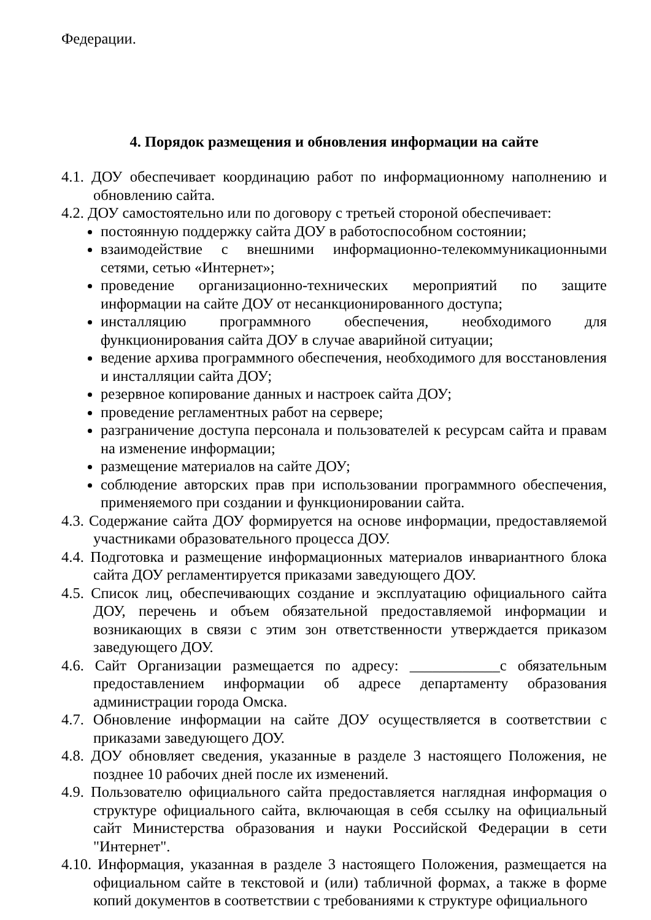Федерации.
4. Порядок размещения и обновления информации на сайте
4.1. ДОУ обеспечивает координацию работ по информационному наполнению и обновлению сайта.
4.2. ДОУ самостоятельно или по договору с третьей стороной обеспечивает:
постоянную поддержку сайта ДОУ в работоспособном состоянии;
взаимодействие с внешними информационно-телекоммуникационными сетями, сетью «Интернет»;
проведение организационно-технических мероприятий по защите информации на сайте ДОУ от несанкционированного доступа;
инсталляцию программного обеспечения, необходимого для функционирования сайта ДОУ в случае аварийной ситуации;
ведение архива программного обеспечения, необходимого для восстановления и инсталляции сайта ДОУ;
резервное копирование данных и настроек сайта ДОУ;
проведение регламентных работ на сервере;
разграничение доступа персонала и пользователей к ресурсам сайта и правам на изменение информации;
размещение материалов на сайте ДОУ;
соблюдение авторских прав при использовании программного обеспечения, применяемого при создании и функционировании сайта.
4.3. Содержание сайта ДОУ формируется на основе информации, предоставляемой участниками образовательного процесса ДОУ.
4.4. Подготовка и размещение информационных материалов инвариантного блока сайта ДОУ регламентируется приказами заведующего ДОУ.
4.5. Список лиц, обеспечивающих создание и эксплуатацию официального сайта ДОУ, перечень и объем обязательной предоставляемой информации и возникающих в связи с этим зон ответственности утверждается приказом заведующего ДОУ.
4.6. Сайт Организации размещается по адресу: ____________с обязательным предоставлением информации об адресе департаменту образования администрации города Омска.
4.7. Обновление информации на сайте ДОУ осуществляется в соответствии с приказами заведующего ДОУ.
4.8. ДОУ обновляет сведения, указанные в разделе 3 настоящего Положения, не позднее 10 рабочих дней после их изменений.
4.9. Пользователю официального сайта предоставляется наглядная информация о структуре официального сайта, включающая в себя ссылку на официальный сайт Министерства образования и науки Российской Федерации в сети "Интернет".
4.10. Информация, указанная в разделе 3 настоящего Положения, размещается на официальном сайте в текстовой и (или) табличной формах, а также в форме копий документов в соответствии с требованиями к структуре официального